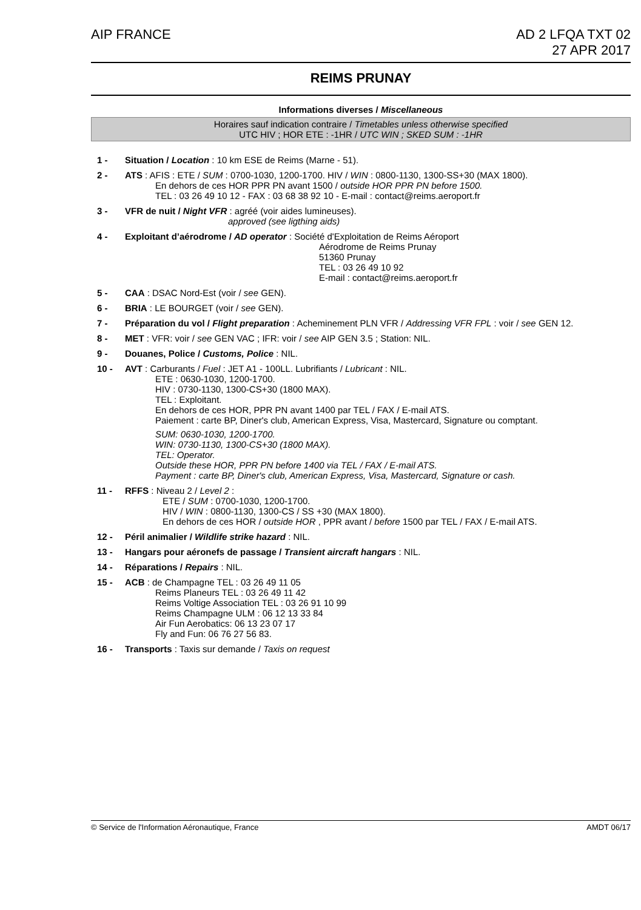AIP FRANCE AD 2 LFQA TXT 02
27 APR 2017
REIMS PRUNAY
Informations diverses / Miscellaneous
Horaires sauf indication contraire / Timetables unless otherwise specified
UTC HIV ; HOR ETE : -1HR / UTC WIN ; SKED SUM : -1HR
1 - Situation / Location : 10 km ESE de Reims (Marne - 51).
2 - ATS : AFIS : ETE / SUM : 0700-1030, 1200-1700. HIV / WIN : 0800-1130, 1300-SS+30 (MAX 1800).
En dehors de ces HOR PPR PN avant 1500 / outside HOR PPR PN before 1500.
TEL : 03 26 49 10 12 - FAX : 03 68 38 92 10 - E-mail : contact@reims.aeroport.fr
3 - VFR de nuit / Night VFR : agréé (voir aides lumineuses).
approved (see ligthing aids)
4 - Exploitant d’aérodrome / AD operator : Société d'Exploitation de Reims Aéroport
Aérodrome de Reims Prunay
51360 Prunay
TEL : 03 26 49 10 92
E-mail : contact@reims.aeroport.fr
5 - CAA : DSAC Nord-Est (voir / see GEN).
6 - BRIA : LE BOURGET (voir / see GEN).
7 - Préparation du vol / Flight preparation : Acheminement PLN VFR / Addressing VFR FPL : voir / see GEN 12.
8 - MET : VFR: voir / see GEN VAC ; IFR: voir / see AIP GEN 3.5 ; Station: NIL.
9 - Douanes, Police / Customs, Police : NIL.
10 - AVT : Carburants / Fuel : JET A1 - 100LL. Lubrifiants / Lubricant : NIL.
ETE : 0630-1030, 1200-1700.
HIV : 0730-1130, 1300-CS+30 (1800 MAX).
TEL : Exploitant.
En dehors de ces HOR, PPR PN avant 1400 par TEL / FAX / E-mail ATS.
Paiement : carte BP, Diner's club, American Express, Visa, Mastercard, Signature ou comptant.
SUM: 0630-1030, 1200-1700.
WIN: 0730-1130, 1300-CS+30 (1800 MAX).
TEL: Operator.
Outside these HOR, PPR PN before 1400 via TEL / FAX / E-mail ATS.
Payment : carte BP, Diner's club, American Express, Visa, Mastercard, Signature or cash.
11 - RFFS : Niveau 2 / Level 2 :
ETE / SUM : 0700-1030, 1200-1700.
HIV / WIN : 0800-1130, 1300-CS / SS +30 (MAX 1800).
En dehors de ces HOR / outside HOR , PPR avant / before 1500 par TEL / FAX / E-mail ATS.
12 - Péril animalier / Wildlife strike hazard : NIL.
13 - Hangars pour aéronefs de passage / Transient aircraft hangars : NIL.
14 - Réparations / Repairs : NIL.
15 - ACB : de Champagne TEL : 03 26 49 11 05
Reims Planeurs TEL : 03 26 49 11 42
Reims Voltige Association TEL : 03 26 91 10 99
Reims Champagne ULM : 06 12 13 33 84
Air Fun Aerobatics: 06 13 23 07 17
Fly and Fun: 06 76 27 56 83.
16 - Transports : Taxis sur demande / Taxis on request
© Service de l'Information Aéronautique, France
AMDT 06/17